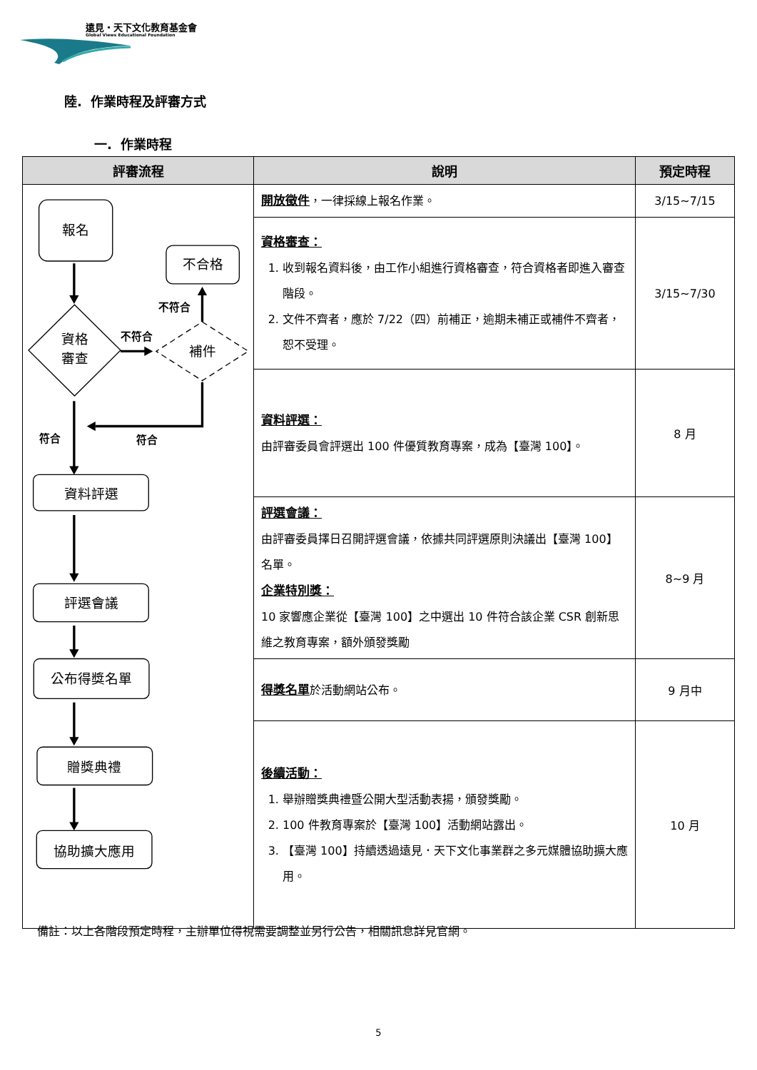遠見・天下文化教育基金會
Global Views Educational Foundation
陸. 作業時程及評審方式
一. 作業時程
| 評審流程 | 說明 | 預定時程 |
| --- | --- | --- |
| 報名 不合格 資格 審查 補件 不符合 不符合 符合 符合 資料評選 評選會議 公布得獎名單 贈獎典禮 協助擴大應用 | 開放徵件 ，一律採線上報名作業。 | 3/15~7/15 |
| | 資格審查： 1. 收到報名資料後，由工作小組進行資格審查，符合資格者即進入審查階段。 2. 文件不齊者，應於 7/22（四）前補正，逾期未補正或補件不齊者，恕不受理。 | 3/15~7/30 |
| | 資料評選： 由評審委員會評選出 100 件優質教育專案，成為【臺灣 100】。 | 8 月 |
| | 評選會議： 由評審委員擇日召開評選會議，依據共同評選原則決議出【臺灣 100】名單。 企業特別獎： 10 家響應企業從【臺灣 100】之中選出 10 件符合該企業 CSR 創新思維之教育專案，額外頒發獎勵 | 8~9 月 |
| | 得獎名單 於活動網站公布。 | 9 月中 |
| | 後續活動： 1. 舉辦贈獎典禮暨公開大型活動表揚，頒發獎勵。 2. 100 件教育專案於【臺灣 100】活動網站露出。 3. 【臺灣 100】持續透過遠見．天下文化事業群之多元媒體協助擴大應用。 | 10 月 |
備註：以上各階段預定時程，主辦單位得視需要調整並另行公告，相關訊息詳見官網。
5